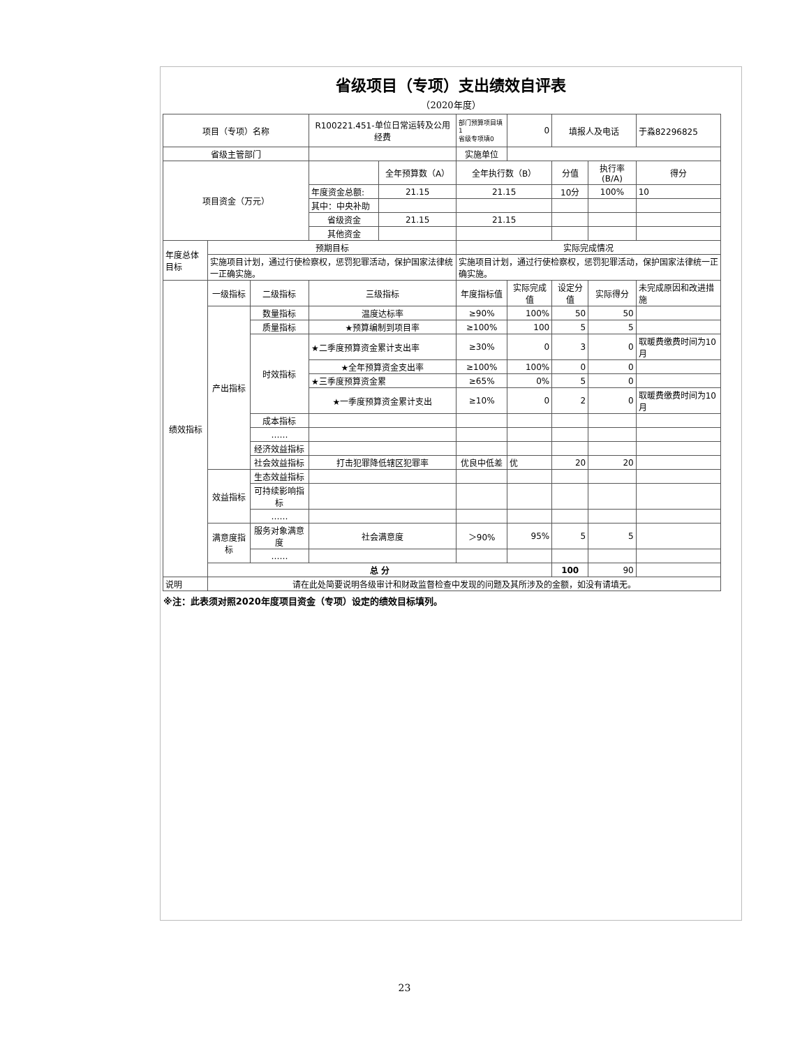省级项目（专项）支出绩效自评表
（2020年度）
| 项目（专项）名称 | | | R100221.451-单位日常运转及公用经费 | | 部门预算项目填1 省级专项填0 | 0 | 填报人及电话 | | 于淼82296825 |
| 省级主管部门 | | | | | 实施单位 | | | | |
| 项目资金（万元） | | | | 全年预算数（A） | 全年执行数（B） | | 分值 | 执行率(B/A) | 得分 |
| | | | 年度资金总额: | 21.15 | 21.15 | | 10分 | 100% | 10 |
| | | | 其中：中央补助 | | | | | | |
| | | | 省级资金 | 21.15 | 21.15 | | | | |
| | | | 其他资金 | | | | | | |
| 年度总体目标 | 预期目标 | | | | 实际完成情况 | | | | |
| | 实施项目计划，通过行使检察权，惩罚犯罪活动，保护国家法律统一正确实施。 | | | | 实施项目计划，通过行使检察权，惩罚犯罪活动，保护国家法律统一正确实施。 | | | | |
| 绩效指标 | 一级指标 | 二级指标 | 三级指标 | | 年度指标值 | 实际完成值 | 设定分值 | 实际得分 | 未完成原因和改进措施 |
| | 产出指标 | 数量指标 | 温度达标率 | | ≥90% | 100% | 50 | 50 | |
| | | 质量指标 | ★预算编制到项目率 | | ≥100% | 100 | 5 | 5 | |
| | | 时效指标 | ★二季度预算资金累计支出率 | | ≥30% | 0 | 3 | 0 | 取暖费缴费时间为10月 |
| | | | ★全年预算资金支出率 | | ≥100% | 100% | 0 | 0 | |
| | | | ★三季度预算资金累 | | ≥65% | 0% | 5 | 0 | |
| | | | ★一季度预算资金累计支出 | | ≥10% | 0 | 2 | 0 | 取暖费缴费时间为10月 |
| | | 成本指标 | | | | | | | |
| | | …… | | | | | | | |
| | | 经济效益指标 | | | | | | | |
| | | 社会效益指标 | 打击犯罪降低辖区犯罪率 | | 优良中低差 | 优 | 20 | 20 | |
| | 效益指标 | 生态效益指标 | | | | | | | |
| | | 可持续影响指标 | | | | | | | |
| | | …… | | | | | | | |
| | 满意度指标 | 服务对象满意度 | 社会满意度 | | ＞90% | 95% | 5 | 5 | |
| | | …… | | | | | | | |
| | 总 分 | | | | | | 100 | 90 | |
| 说明 | 请在此处简要说明各级审计和财政监督检查中发现的问题及其所涉及的金额，如没有请填无。 | | | | | | | | |
※注：此表须对照2020年度项目资金（专项）设定的绩效目标填列。
23